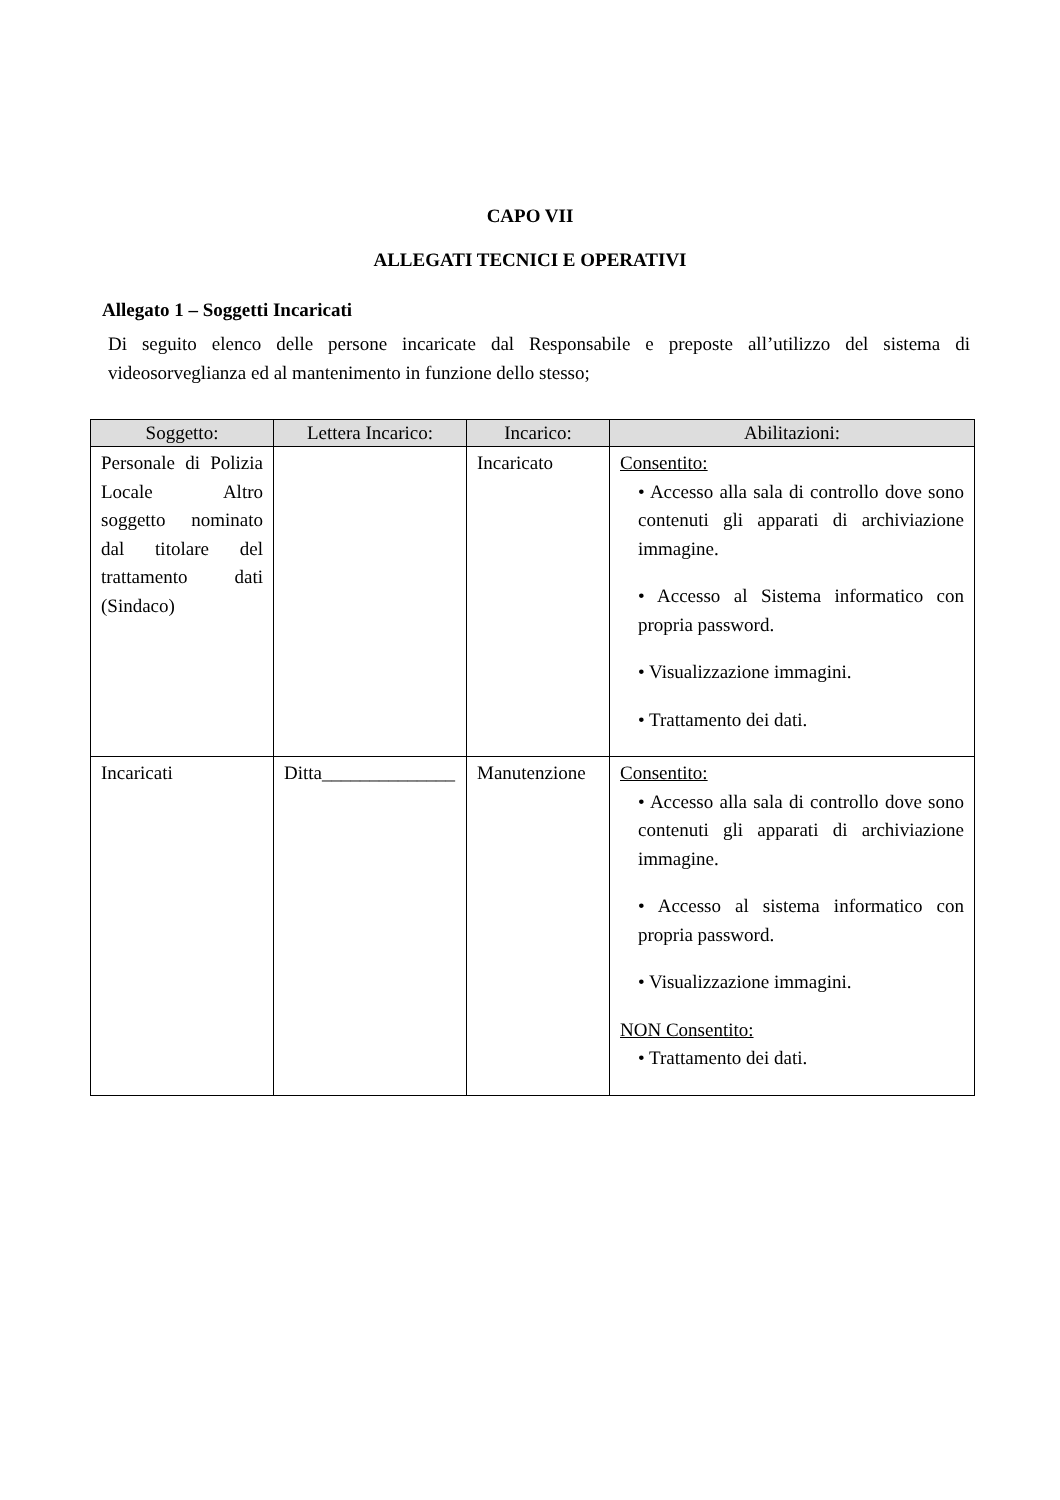CAPO VII
ALLEGATI TECNICI E OPERATIVI
Allegato 1 – Soggetti Incaricati
Di seguito elenco delle persone incaricate dal Responsabile e preposte all’utilizzo del sistema di videosorveglianza ed al mantenimento in funzione dello stesso;
| Soggetto: | Lettera Incarico: | Incarico: | Abilitazioni: |
| --- | --- | --- | --- |
| Personale di Polizia Locale Altro soggetto nominato dal titolare del trattamento dati (Sindaco) | | Incaricato | Consentito: • Accesso alla sala di controllo dove sono contenuti gli apparati di archiviazione immagine. • Accesso al Sistema informatico con propria password. • Visualizzazione immagini. • Trattamento dei dati. |
| Incaricati | Ditta______________ | Manutenzione | Consentito: • Accesso alla sala di controllo dove sono contenuti gli apparati di archiviazione immagine. • Accesso al sistema informatico con propria password. • Visualizzazione immagini. NON Consentito: • Trattamento dei dati. |